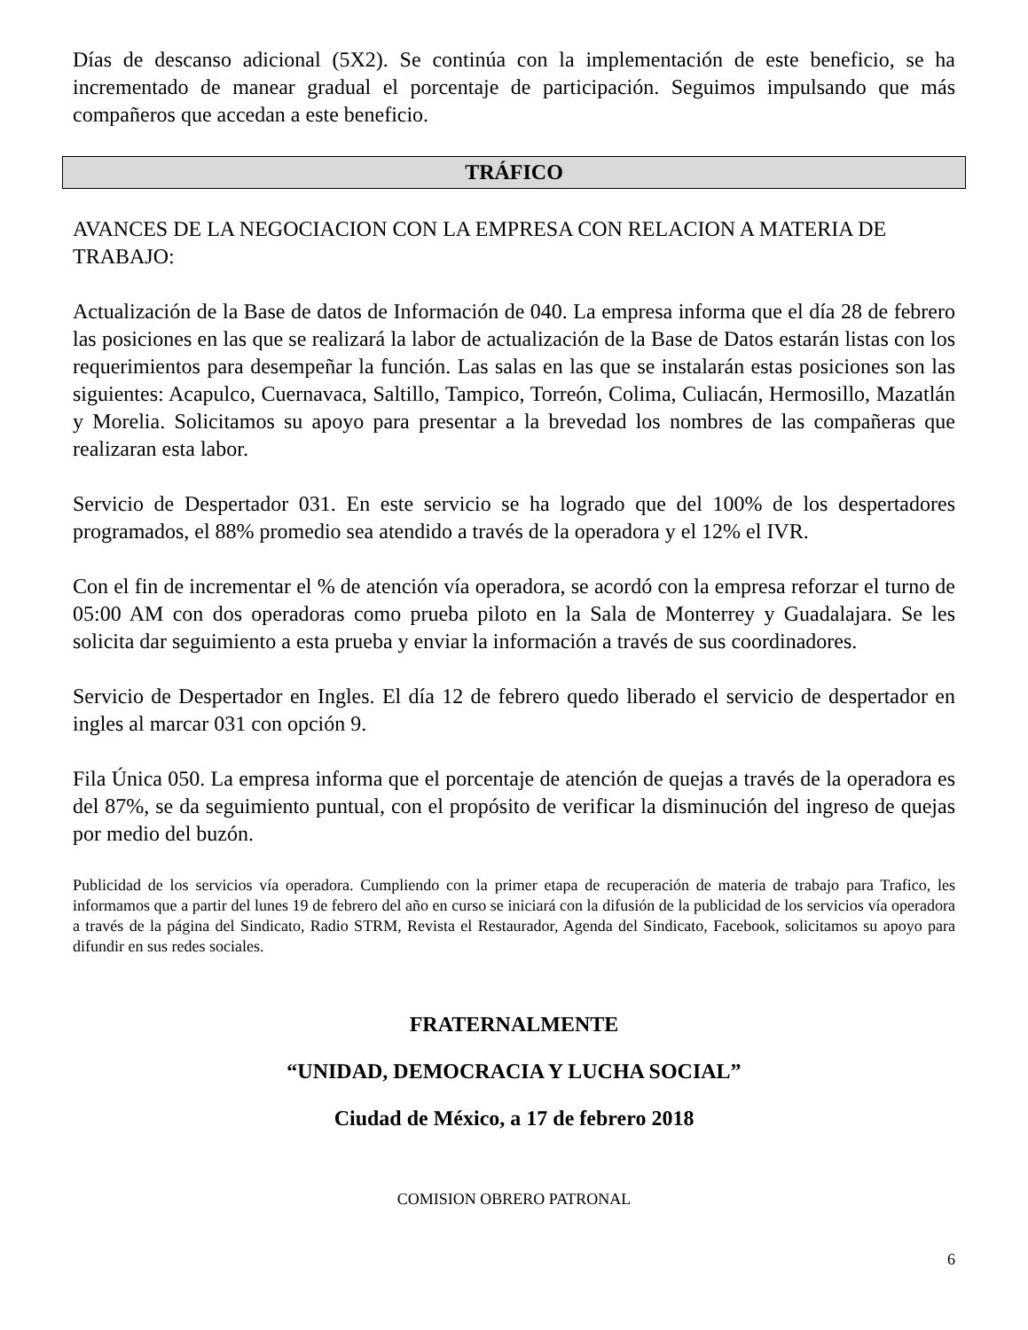Días de descanso adicional (5X2). Se continúa con la implementación de este beneficio, se ha incrementado de manear gradual el porcentaje de participación. Seguimos impulsando que más compañeros que accedan a este beneficio.
TRÁFICO
AVANCES DE LA NEGOCIACION CON LA EMPRESA CON RELACION A MATERIA DE TRABAJO:
Actualización de la Base de datos de Información de 040. La empresa informa que el día 28 de febrero las posiciones en las que se realizará la labor de actualización de la Base de Datos estarán listas con los requerimientos para desempeñar la función. Las salas en las que se instalarán estas posiciones son las siguientes: Acapulco, Cuernavaca, Saltillo, Tampico, Torreón, Colima, Culiacán, Hermosillo, Mazatlán y Morelia. Solicitamos su apoyo para presentar a la brevedad los nombres de las compañeras que realizaran esta labor.
Servicio de Despertador 031. En este servicio se ha logrado que del 100% de los despertadores programados, el 88% promedio sea atendido a través de la operadora y el 12% el IVR.
Con el fin de incrementar el % de atención vía operadora, se acordó con la empresa reforzar el turno de 05:00 AM con dos operadoras como prueba piloto en la Sala de Monterrey y Guadalajara. Se les solicita dar seguimiento a esta prueba y enviar la información a través de sus coordinadores.
Servicio de Despertador en Ingles. El día 12 de febrero quedo liberado el servicio de despertador en ingles al marcar 031 con opción 9.
Fila Única 050. La empresa informa que el porcentaje de atención de quejas a través de la operadora es del 87%, se da seguimiento puntual, con el propósito de verificar la disminución del ingreso de quejas por medio del buzón.
Publicidad de los servicios vía operadora. Cumpliendo con la primer etapa de recuperación de materia de trabajo para Trafico, les informamos que a partir del lunes 19 de febrero del año en curso se iniciará con la difusión de la publicidad de los servicios vía operadora a través de la página del Sindicato, Radio STRM, Revista el Restaurador, Agenda del Sindicato, Facebook, solicitamos su apoyo para difundir en sus redes sociales.
FRATERNALMENTE
“UNIDAD, DEMOCRACIA Y LUCHA SOCIAL”
Ciudad de México, a 17 de febrero 2018
COMISION OBRERO PATRONAL
6